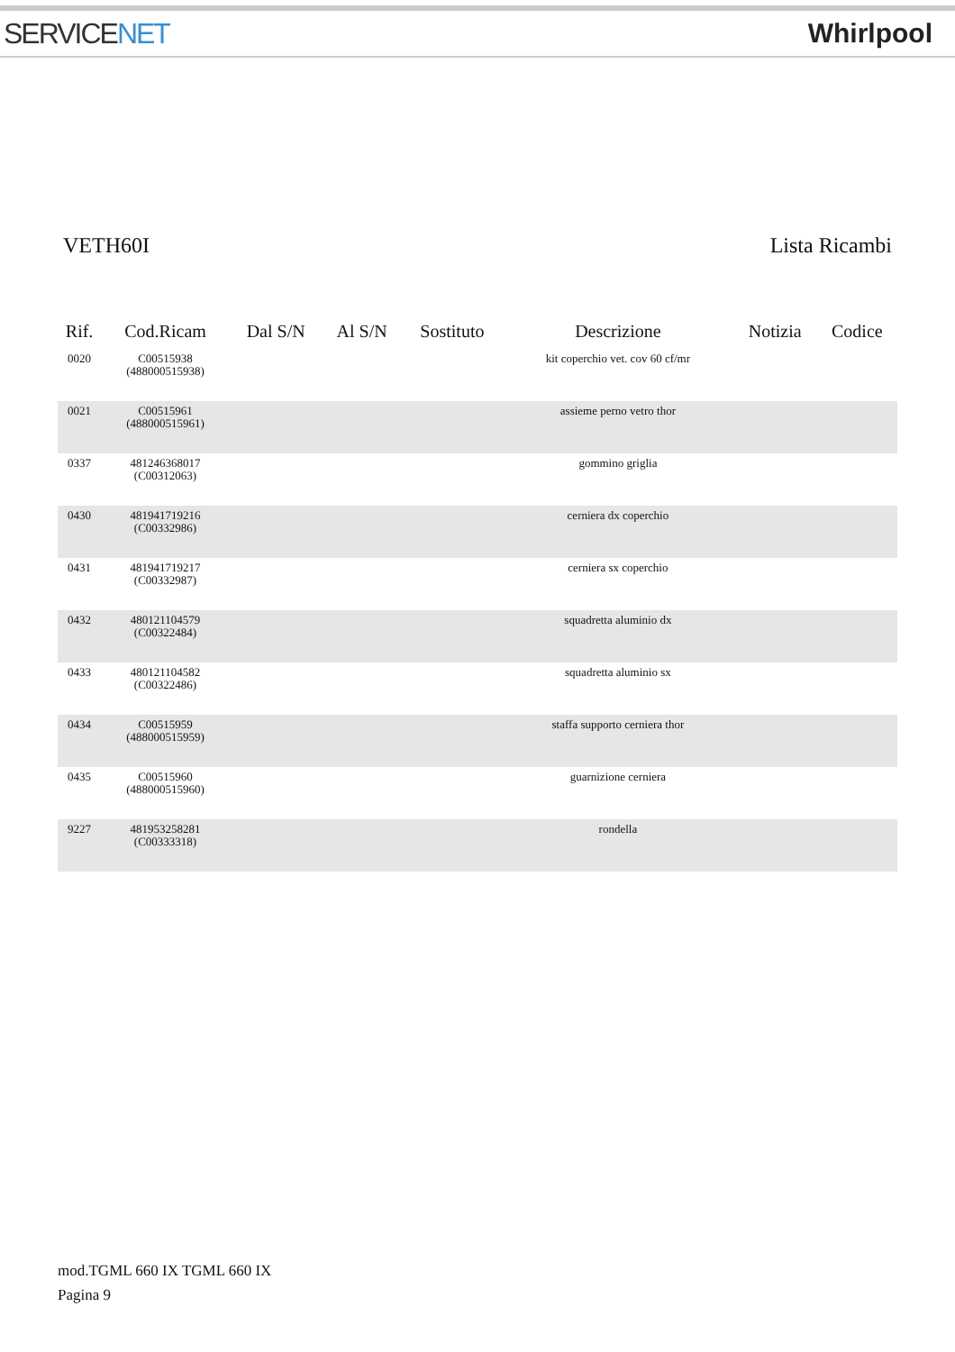SERVICENET Whirlpool
VETH60I Lista Ricambi
| Rif. | Cod.Ricam | Dal S/N | Al S/N | Sostituto | Descrizione | Notizia | Codice |
| --- | --- | --- | --- | --- | --- | --- | --- |
| 0020 | C00515938 (488000515938) | | | | kit coperchio vet. cov 60 cf/mr | | |
| 0021 | C00515961 (488000515961) | | | | assieme perno vetro thor | | |
| 0337 | 481246368017 (C00312063) | | | | gommino griglia | | |
| 0430 | 481941719216 (C00332986) | | | | cerniera dx coperchio | | |
| 0431 | 481941719217 (C00332987) | | | | cerniera sx coperchio | | |
| 0432 | 480121104579 (C00322484) | | | | squadretta aluminio dx | | |
| 0433 | 480121104582 (C00322486) | | | | squadretta aluminio sx | | |
| 0434 | C00515959 (488000515959) | | | | staffa supporto cerniera thor | | |
| 0435 | C00515960 (488000515960) | | | | guarnizione cerniera | | |
| 9227 | 481953258281 (C00333318) | | | | rondella | | |
mod.TGML 660 IX TGML 660 IX
Pagina 9